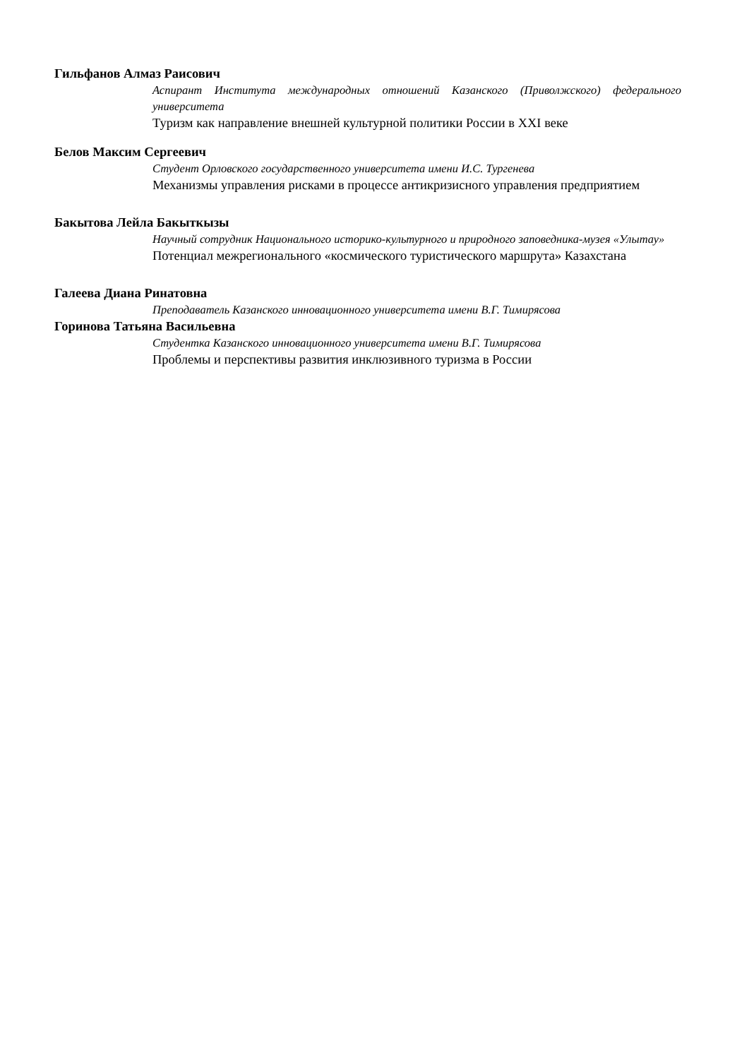Гильфанов Алмаз Раисович
Аспирант Института международных отношений Казанского (Приволжского) федерального университета
Туризм как направление внешней культурной политики России в XXI веке
Белов Максим Сергеевич
Студент Орловского государственного университета имени И.С. Тургенева
Механизмы управления рисками в процессе антикризисного управления предприятием
Бакытова Лейла Бакыткызы
Научный сотрудник Национального историко-культурного и природного заповедника-музея «Улытау»
Потенциал межрегионального «космического туристического маршрута» Казахстана
Галеева Диана Ринатовна
Преподаватель Казанского инновационного университета имени В.Г. Тимирясова
Горинова Татьяна Васильевна
Студентка Казанского инновационного университета имени В.Г. Тимирясова
Проблемы и перспективы развития инклюзивного туризма в России